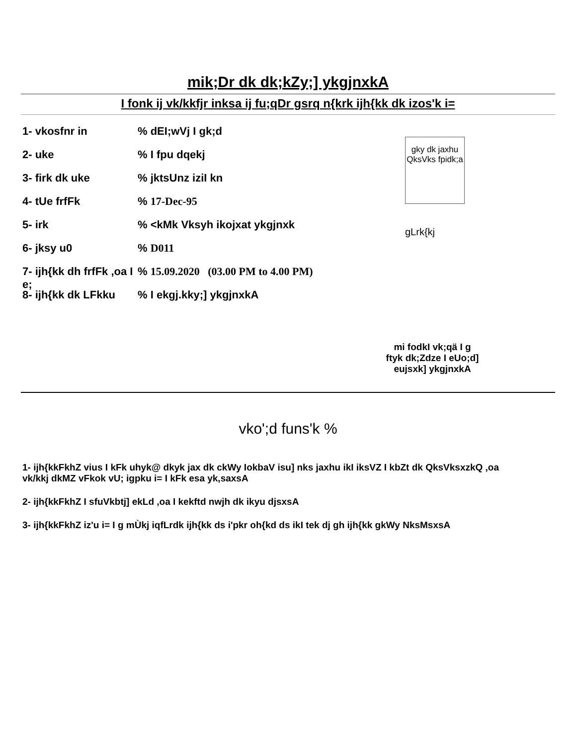mik;Dr dk dk;kZy;] ykgjnxkA
I fonk ij vk/kkfjr inksa ij fu;qDr gsrq n{krk ijh{kk dk izos'k i=
gky dk jaxhu QksVks fpidk;a
gLrk{kj
1- vkosfnr in% dEI;wVj I gk;d
2- uke% I fpu dqekj
3- firk dk uke% jktsUnz iziI kn
4- tUe frfFk% 17-Dec-95
5- irk% <kMk Vksyh ikojxat ykgjnxk
6- jksy u0% D011
7- ijh{kk dh frfFk ,oa I e;% 15.09.2020 (03.00 PM to 4.00 PM)
8- ijh{kk dk LFkku% I ekgj.kky;] ykgjnxkA
mi fodkI vk;qä I g
ftyk dk;Zdze I eUo;d]
eujsxk] ykgjnxkA
vko';d funs'k %
1- ijh{kkFkhZ vius I kFk uhyk@ dkyk jax dk ckWy IokbaV isu] nks jaxhu ikI iksVZ I kbZt dk QksVksxzkQ ,oa vk/kkj dkMZ vFkok vU; igpku i= I kFk esa yk,saxsA
2- ijh{kkFkhZ I sfuVkbtj] ekLd ,oa I kekftd nwjh dk ikyu djsxsA
3- ijh{kkFkhZ iz'u i= I g mÙkj iqfLrdk ijh{kk ds i'pkr oh{kd ds ikI tek dj gh ijh{kk gkWy NksMsxsA